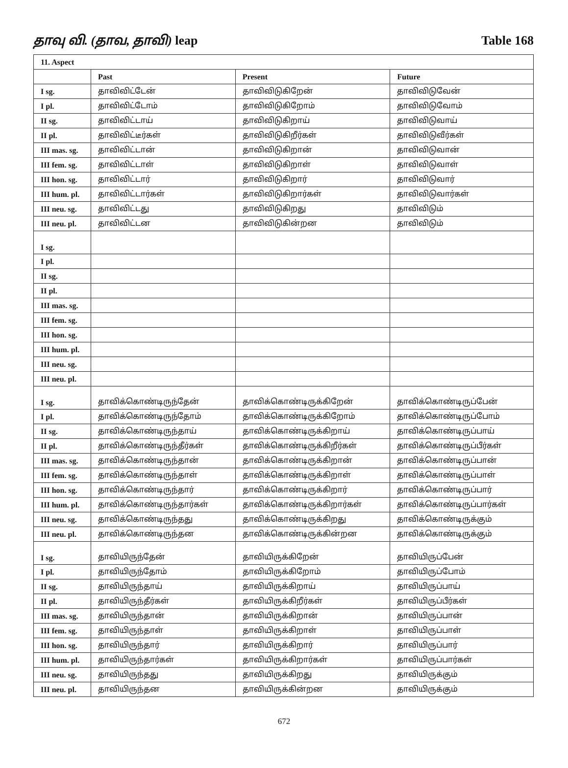தாவு வி. (தாவ, தாவி) leap Table 168
| 11. Aspect | | | |
| --- | --- | --- | --- |
| | Past | Present | Future |
| I sg. | தாவிவிட்டேன் | தாவிவிடுகிறேன் | தாவிவிடுவேன் |
| I pl. | தாவிவிட்டோம் | தாவிவிடுகிறோம் | தாவிவிடுவோம் |
| II sg. | தாவிவிட்டாய் | தாவிவிடுகிறாய் | தாவிவிடுவாய் |
| II pl. | தாவிவிட்டீர்கள் | தாவிவிடுகிறீர்கள் | தாவிவிடுவீர்கள் |
| III mas. sg. | தாவிவிட்டான் | தாவிவிடுகிறான் | தாவிவிடுவான் |
| III fem. sg. | தாவிவிட்டாள் | தாவிவிடுகிறாள் | தாவிவிடுவாள் |
| III hon. sg. | தாவிவிட்டார் | தாவிவிடுகிறார் | தாவிவிடுவார் |
| III hum. pl. | தாவிவிட்டார்கள் | தாவிவிடுகிறார்கள் | தாவிவிடுவார்கள் |
| III neu. sg. | தாவிவிட்டது | தாவிவிடுகிறது | தாவிவிடும் |
| III neu. pl. | தாவிவிட்டன | தாவிவிடுகின்றன | தாவிவிடும் |
| I sg. | | | |
| I pl. | | | |
| II sg. | | | |
| II pl. | | | |
| III mas. sg. | | | |
| III fem. sg. | | | |
| III hon. sg. | | | |
| III hum. pl. | | | |
| III neu. sg. | | | |
| III neu. pl. | | | |
| I sg. | தாவிக்கொண்டிருந்தேன் | தாவிக்கொண்டிருக்கிறேன் | தாவிக்கொண்டிருப்பேன் |
| I pl. | தாவிக்கொண்டிருந்தோம் | தாவிக்கொண்டிருக்கிறோம் | தாவிக்கொண்டிருப்போம் |
| II sg. | தாவிக்கொண்டிருந்தாய் | தாவிக்கொண்டிருக்கிறாய் | தாவிக்கொண்டிருப்பாய் |
| II pl. | தாவிக்கொண்டிருந்தீர்கள் | தாவிக்கொண்டிருக்கிறீர்கள் | தாவிக்கொண்டிருப்பீர்கள் |
| III mas. sg. | தாவிக்கொண்டிருந்தான் | தாவிக்கொண்டிருக்கிறான் | தாவிக்கொண்டிருப்பான் |
| III fem. sg. | தாவிக்கொண்டிருந்தாள் | தாவிக்கொண்டிருக்கிறாள் | தாவிக்கொண்டிருப்பாள் |
| III hon. sg. | தாவிக்கொண்டிருந்தார் | தாவிக்கொண்டிருக்கிறார் | தாவிக்கொண்டிருப்பார் |
| III hum. pl. | தாவிக்கொண்டிருந்தார்கள் | தாவிக்கொண்டிருக்கிறார்கள் | தாவிக்கொண்டிருப்பார்கள் |
| III neu. sg. | தாவிக்கொண்டிருந்தது | தாவிக்கொண்டிருக்கிறது | தாவிக்கொண்டிருக்கும் |
| III neu. pl. | தாவிக்கொண்டிருந்தன | தாவிக்கொண்டிருக்கின்றன | தாவிக்கொண்டிருக்கும் |
| I sg. | தாவியிருந்தேன் | தாவியிருக்கிறேன் | தாவியிருப்பேன் |
| I pl. | தாவியிருந்தோம் | தாவியிருக்கிறோம் | தாவியிருப்போம் |
| II sg. | தாவியிருந்தாய் | தாவியிருக்கிறாய் | தாவியிருப்பாய் |
| II pl. | தாவியிருந்தீர்கள் | தாவியிருக்கிறீர்கள் | தாவியிருப்பீர்கள் |
| III mas. sg. | தாவியிருந்தான் | தாவியிருக்கிறான் | தாவியிருப்பான் |
| III fem. sg. | தாவியிருந்தாள் | தாவியிருக்கிறாள் | தாவியிருப்பாள் |
| III hon. sg. | தாவியிருந்தார் | தாவியிருக்கிறார் | தாவியிருப்பார் |
| III hum. pl. | தாவியிருந்தார்கள் | தாவியிருக்கிறார்கள் | தாவியிருப்பார்கள் |
| III neu. sg. | தாவியிருந்தது | தாவியிருக்கிறது | தாவியிருக்கும் |
| III neu. pl. | தாவியிருந்தன | தாவியிருக்கின்றன | தாவியிருக்கும் |
672